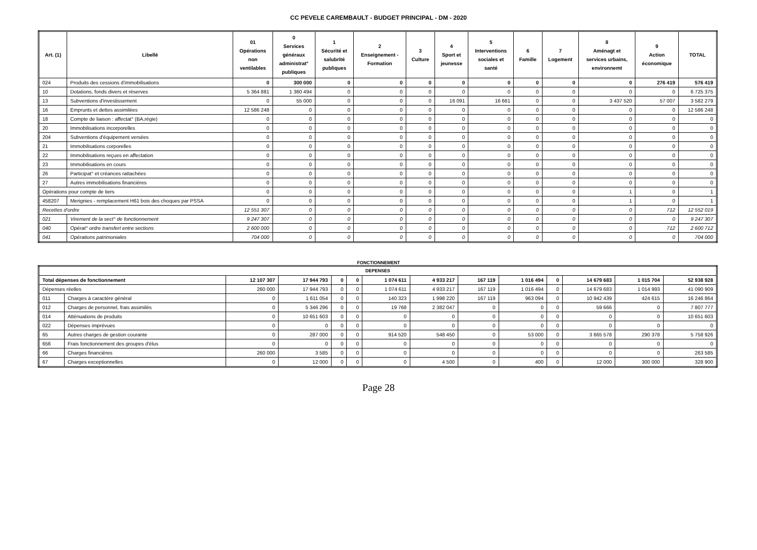CC PEVELE CAREMBAULT - BUDGET PRINCIPAL - DM - 2020
| Art. (1) | Libellé | 01 Opérations non ventilables | 0 Services généraux administrat° publiques | 1 Sécurité et salubrité publiques | 2 Enseignement - Formation | 3 Culture | 4 Sport et jeunesse | 5 Interventions sociales et santé | 6 Famille | 7 Logement | 8 Aménagt et services urbains, environnemt | 9 Action économique | TOTAL |
| --- | --- | --- | --- | --- | --- | --- | --- | --- | --- | --- | --- | --- | --- |
| 024 | Produits des cessions d'immobilisations | 0 | 300 000 | 0 | 0 | 0 | 0 | 0 | 0 | 0 | 0 | 276 419 | 576 419 |
| 10 | Dotations, fonds divers et réserves | 5 364 881 | 1 360 494 | 0 | 0 | 0 | 0 | 0 | 0 | 0 | 0 | 0 | 6 725 375 |
| 13 | Subventions d'investissement | 0 | 55 000 | 0 | 0 | 0 | 16 091 | 16 661 | 0 | 0 | 3 437 520 | 57 007 | 3 582 279 |
| 16 | Emprunts et dettes assimilées | 12 586 248 | 0 | 0 | 0 | 0 | 0 | 0 | 0 | 0 | 0 | 0 | 12 586 248 |
| 18 | Compte de liaison : affectat° (BA,régie) | 0 | 0 | 0 | 0 | 0 | 0 | 0 | 0 | 0 | 0 | 0 | 0 |
| 20 | Immobilisations incorporelles | 0 | 0 | 0 | 0 | 0 | 0 | 0 | 0 | 0 | 0 | 0 | 0 |
| 204 | Subventions d'équipement versées | 0 | 0 | 0 | 0 | 0 | 0 | 0 | 0 | 0 | 0 | 0 | 0 |
| 21 | Immobilisations corporelles | 0 | 0 | 0 | 0 | 0 | 0 | 0 | 0 | 0 | 0 | 0 | 0 |
| 22 | Immobilisations reçues en affectation | 0 | 0 | 0 | 0 | 0 | 0 | 0 | 0 | 0 | 0 | 0 | 0 |
| 23 | Immobilisations en cours | 0 | 0 | 0 | 0 | 0 | 0 | 0 | 0 | 0 | 0 | 0 | 0 |
| 26 | Participat° et créances rattachées | 0 | 0 | 0 | 0 | 0 | 0 | 0 | 0 | 0 | 0 | 0 | 0 |
| 27 | Autres immobilisations financières | 0 | 0 | 0 | 0 | 0 | 0 | 0 | 0 | 0 | 0 | 0 | 0 |
| Opérations pour compte de tiers | | 0 | 0 | 0 | 0 | 0 | 0 | 0 | 0 | 0 | 1 | 0 | 1 |
| 458207 | Merignies - remplacement H61 bois des choques par PSSA | 0 | 0 | 0 | 0 | 0 | 0 | 0 | 0 | 0 | 1 | 0 | 1 |
| Recettes d'ordre | | 12 551 307 | 0 | 0 | 0 | 0 | 0 | 0 | 0 | 0 | 0 | 712 | 12 552 019 |
| 021 | Virement de la sect° de fonctionnement | 9 247 307 | 0 | 0 | 0 | 0 | 0 | 0 | 0 | 0 | 0 | 0 | 9 247 307 |
| 040 | Opérat° ordre transfert entre sections | 2 600 000 | 0 | 0 | 0 | 0 | 0 | 0 | 0 | 0 | 0 | 712 | 2 600 712 |
| 041 | Opérations patrimoniales | 704 000 | 0 | 0 | 0 | 0 | 0 | 0 | 0 | 0 | 0 | 0 | 704 000 |
FONCTIONNEMENT
| DEPENSES | | | | | | | | | | | | | |
| --- | --- | --- | --- | --- | --- | --- | --- | --- | --- | --- | --- | --- | --- |
| Total dépenses de fonctionnement | | 12 107 307 | 17 944 793 | 0 | 0 | 1 074 611 | 4 933 217 | 167 119 | 1 016 494 | 0 | 14 679 683 | 1 015 704 | 52 938 928 |
| Dépenses réelles | | 260 000 | 17 944 793 | 0 | 0 | 1 074 611 | 4 933 217 | 167 119 | 1 016 494 | 0 | 14 679 683 | 1 014 993 | 41 090 909 |
| 011 | Charges à caractère général | 0 | 1 611 054 | 0 | 0 | 140 323 | 1 998 220 | 167 119 | 963 094 | 0 | 10 942 439 | 424 615 | 16 246 864 |
| 012 | Charges de personnel, frais assimilés | 0 | 5 346 296 | 0 | 0 | 19 768 | 2 382 047 | 0 | 0 | 0 | 59 666 | 0 | 7 807 777 |
| 014 | Atténuations de produits | 0 | 10 651 603 | 0 | 0 | 0 | 0 | 0 | 0 | 0 | 0 | 0 | 10 651 603 |
| 022 | Dépenses imprévues | 0 | 0 | 0 | 0 | 0 | 0 | 0 | 0 | 0 | 0 | 0 | 0 |
| 65 | Autres charges de gestion courante | 0 | 287 000 | 0 | 0 | 914 520 | 548 450 | 0 | 53 000 | 0 | 3 665 578 | 290 378 | 5 758 926 |
| 656 | Frais fonctionnement des groupes d'élus | 0 | 0 | 0 | 0 | 0 | 0 | 0 | 0 | 0 | 0 | 0 | 0 |
| 66 | Charges financières | 260 000 | 3 585 | 0 | 0 | 0 | 0 | 0 | 0 | 0 | 0 | 0 | 263 585 |
| 67 | Charges exceptionnelles | 0 | 12 000 | 0 | 0 | 0 | 4 500 | 0 | 400 | 0 | 12 000 | 300 000 | 328 900 |
Page 28